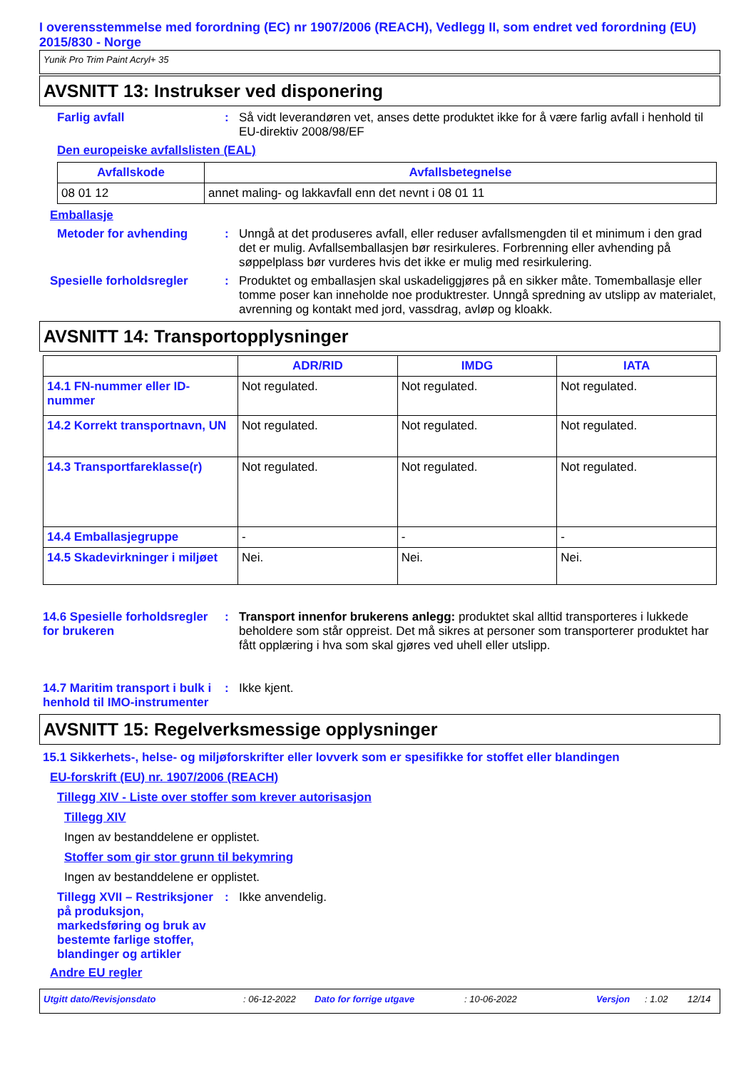I overensstemmelse med forordning (EC) nr 1907/2006 (REACH), Vedlegg II, som endret ved forordning (EU) 2015/830 - Norge
Yunik Pro Trim Paint Acryl+ 35
AVSNITT 13: Instrukser ved disponering
Farlig avfall :
Så vidt leverandøren vet, anses dette produktet ikke for å være farlig avfall i henhold til EU-direktiv 2008/98/EF
Den europeiske avfallslisten (EAL)
| Avfallskode | Avfallsbetegnelse |
| --- | --- |
| 08 01 12 | annet maling- og lakkavfall enn det nevnt i 08 01 11 |
Emballasje
Metoder for avhending :
Unngå at det produseres avfall, eller reduser avfallsmengden til et minimum i den grad det er mulig. Avfallsemballasjen bør resirkuleres. Forbrenning eller avhending på søppelplass bør vurderes hvis det ikke er mulig med resirkulering.
Spesielle forholdsregler :
Produktet og emballasjen skal uskadeliggjøres på en sikker måte. Tomemballasje eller tomme poser kan inneholde noe produktrester. Unngå spredning av utslipp av materialet, avrenning og kontakt med jord, vassdrag, avløp og kloakk.
AVSNITT 14: Transportopplysninger
| | ADR/RID | IMDG | IATA |
| --- | --- | --- | --- |
| 14.1 FN-nummer eller ID-nummer | Not regulated. | Not regulated. | Not regulated. |
| 14.2 Korrekt transportnavn, UN | Not regulated. | Not regulated. | Not regulated. |
| 14.3 Transportfareklasse(r) | Not regulated. | Not regulated. | Not regulated. |
| 14.4 Emballasjegruppe | - | - | - |
| 14.5 Skadevirkninger i miljøet | Nei. | Nei. | Nei. |
14.6 Spesielle forholdsregler for brukeren
:
Transport innenfor brukerens anlegg: produktet skal alltid transporteres i lukkede beholdere som står oppreist. Det må sikres at personer som transporterer produktet har fått opplæring i hva som skal gjøres ved uhell eller utslipp.
14.7 Maritim transport i bulk i henhold til IMO-instrumenter
:
Ikke kjent.
AVSNITT 15: Regelverksmessige opplysninger
15.1 Sikkerhets-, helse- og miljøforskrifter eller lovverk som er spesifikke for stoffet eller blandingen
EU-forskrift (EU) nr. 1907/2006 (REACH)
Tillegg XIV - Liste over stoffer som krever autorisasjon
Tillegg XIV
Ingen av bestanddelene er opplistet.
Stoffer som gir stor grunn til bekymring
Ingen av bestanddelene er opplistet.
Tillegg XVII – Restriksjoner på produksjon, markedsføring og bruk av bestemte farlige stoffer, blandinger og artikler
:
Ikke anvendelig.
Andre EU regler
Utgitt dato/Revisjonsdato: 06-12-2022 Dato for forrige utgave: 10-06-2022 Versjon: 1.02 12/14